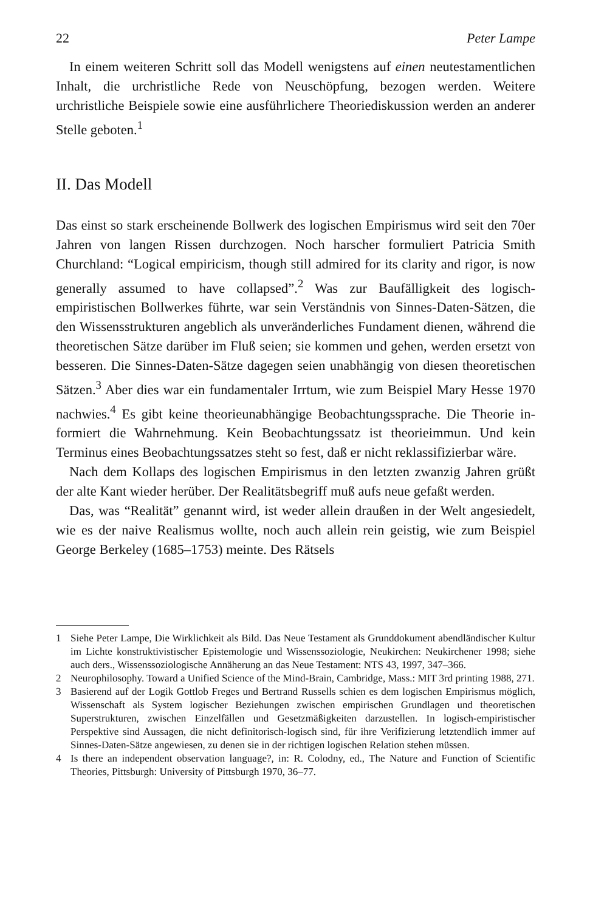22 Peter Lampe
In einem weiteren Schritt soll das Modell wenigstens auf einen neutestamentlichen Inhalt, die urchristliche Rede von Neuschöpfung, bezogen werden. Weitere urchristliche Beispiele sowie eine ausführlichere Theoriediskussion werden an anderer Stelle geboten.<sup>1</sup>
II. Das Modell
Das einst so stark erscheinende Bollwerk des logischen Empirismus wird seit den 70er Jahren von langen Rissen durchzogen. Noch harscher formuliert Patricia Smith Churchland: “Logical empiricism, though still admired for its clarity and rigor, is now generally assumed to have collapsed”.<sup>2</sup> Was zur Baufälligkeit des logisch-empiristischen Bollwerkes führte, war sein Verständnis von Sinnes-Daten-Sätzen, die den Wissensstrukturen angeblich als unveränderliches Fundament dienen, während die theoretischen Sätze darüber im Fluß seien; sie kommen und gehen, werden ersetzt von besseren. Die Sinnes-Daten-Sätze dagegen seien unabhängig von diesen theoretischen Sätzen.<sup>3</sup> Aber dies war ein fundamentaler Irrtum, wie zum Beispiel Mary Hesse 1970 nachwies.<sup>4</sup> Es gibt keine theorieunabhängige Beobachtungssprache. Die Theorie in-formiert die Wahrnehmung. Kein Beobachtungssatz ist theorieimmun. Und kein Terminus eines Beobachtungssatzes steht so fest, daß er nicht reklassifizierbar wäre.
Nach dem Kollaps des logischen Empirismus in den letzten zwanzig Jahren grüßt der alte Kant wieder herüber. Der Realitätsbegriff muß aufs neue gefaßt werden.
Das, was “Realität” genannt wird, ist weder allein draußen in der Welt angesiedelt, wie es der naive Realismus wollte, noch auch allein rein geistig, wie zum Beispiel George Berkeley (1685–1753) meinte. Des Rätsels
1 Siehe Peter Lampe, Die Wirklichkeit als Bild. Das Neue Testament als Grunddokument abendländischer Kultur im Lichte konstruktivistischer Epistemologie und Wissenssoziologie, Neukirchen: Neukirchener 1998; siehe auch ders., Wissenssoziologische Annäherung an das Neue Testament: NTS 43, 1997, 347–366.
2 Neurophilosophy. Toward a Unified Science of the Mind-Brain, Cambridge, Mass.: MIT 3rd printing 1988, 271.
3 Basierend auf der Logik Gottlob Freges und Bertrand Russells schien es dem logischen Empirismus möglich, Wissenschaft als System logischer Beziehungen zwischen empirischen Grundlagen und theoretischen Superstrukturen, zwischen Einzelfällen und Gesetzmäßigkeiten darzustellen. In logisch-empiristischer Perspektive sind Aussagen, die nicht definitorisch-logisch sind, für ihre Verifizierung letztendlich immer auf Sinnes-Daten-Sätze angewiesen, zu denen sie in der richtigen logischen Relation stehen müssen.
4 Is there an independent observation language?, in: R. Colodny, ed., The Nature and Function of Scientific Theories, Pittsburgh: University of Pittsburgh 1970, 36–77.